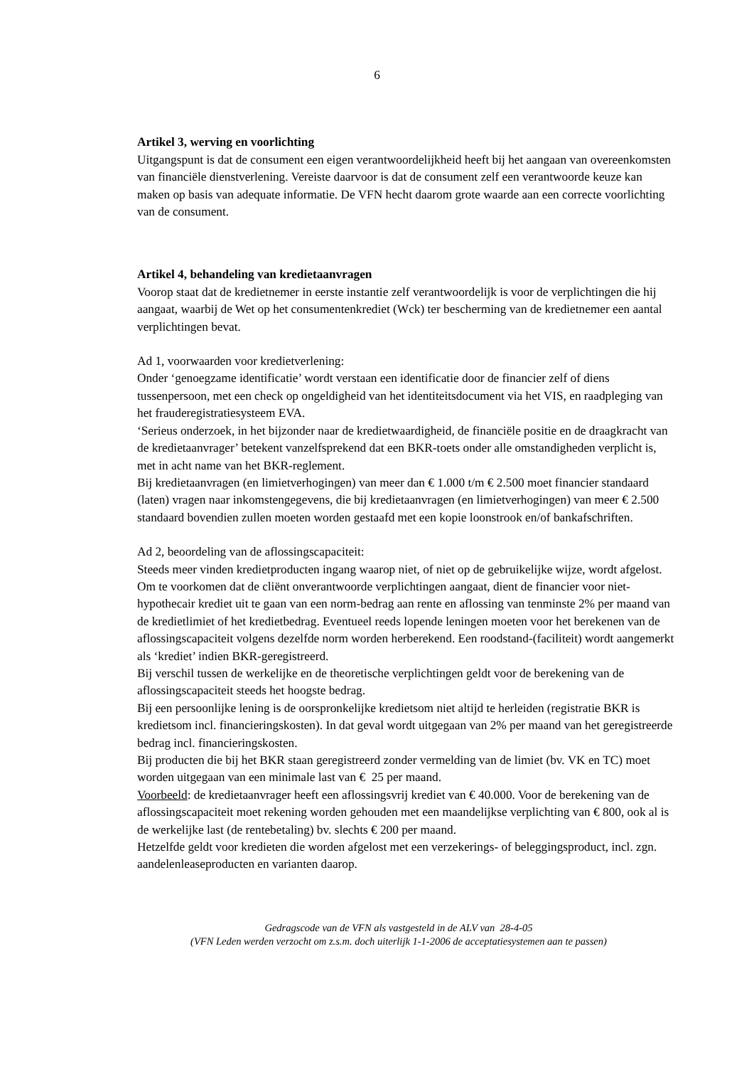6
Artikel 3, werving en voorlichting
Uitgangspunt is dat de consument een eigen verantwoordelijkheid heeft bij het aangaan van overeenkomsten van financiële dienstverlening. Vereiste daarvoor is dat de consument zelf een verantwoorde keuze kan maken op basis van adequate informatie. De VFN hecht daarom grote waarde aan een correcte voorlichting van de consument.
Artikel 4, behandeling van kredietaanvragen
Voorop staat dat de kredietnemer in eerste instantie zelf verantwoordelijk is voor de verplichtingen die hij aangaat, waarbij de Wet op het consumentenkrediet (Wck) ter bescherming van de kredietnemer een aantal verplichtingen bevat.
Ad 1, voorwaarden voor kredietverlening:
Onder ‘genoegzame identificatie’ wordt verstaan een identificatie door de financier zelf of diens tussenpersoon, met een check op ongeldigheid van het identiteitsdocument via het VIS, en raadpleging van het frauderegistratiesysteem EVA.
‘Serieus onderzoek, in het bijzonder naar de kredietwaardigheid, de financiële positie en de draagkracht van de kredietaanvrager’ betekent vanzelfsprekend dat een BKR-toets onder alle omstandigheden verplicht is, met in acht name van het BKR-reglement.
Bij kredietaanvragen (en limietverhogingen) van meer dan € 1.000 t/m € 2.500 moet financier standaard (laten) vragen naar inkomstengegevens, die bij kredietaanvragen (en limietverhogingen) van meer € 2.500 standaard bovendien zullen moeten worden gestaafd met een kopie loonstrook en/of bankafschriften.
Ad 2, beoordeling van de aflossingscapaciteit:
Steeds meer vinden kredietproducten ingang waarop niet, of niet op de gebruikelijke wijze, wordt afgelost. Om te voorkomen dat de cliënt onverantwoorde verplichtingen aangaat, dient de financier voor niet-hypothecair krediet uit te gaan van een norm-bedrag aan rente en aflossing van tenminste 2% per maand van de kredietlimiet of het kredietbedrag. Eventueel reeds lopende leningen moeten voor het berekenen van de aflossingscapaciteit volgens dezelfde norm worden herberekend. Een roodstand-(faciliteit) wordt aangemerkt als ‘krediet’ indien BKR-geregistreerd.
Bij verschil tussen de werkelijke en de theoretische verplichtingen geldt voor de berekening van de aflossingscapaciteit steeds het hoogste bedrag.
Bij een persoonlijke lening is de oorspronkelijke kredietsom niet altijd te herleiden (registratie BKR is kredietsom incl. financieringskosten). In dat geval wordt uitgegaan van 2% per maand van het geregistreerde bedrag incl. financieringskosten.
Bij producten die bij het BKR staan geregistreerd zonder vermelding van de limiet (bv. VK en TC) moet worden uitgegaan van een minimale last van € 25 per maand.
Voorbeeld: de kredietaanvrager heeft een aflossingsvrij krediet van € 40.000. Voor de berekening van de aflossingscapaciteit moet rekening worden gehouden met een maandelijkse verplichting van € 800, ook al is de werkelijke last (de rentebetaling) bv. slechts € 200 per maand.
Hetzelfde geldt voor kredieten die worden afgelost met een verzekerings- of beleggingsproduct, incl. zgn. aandelenleaseproducten en varianten daarop.
Gedragscode van de VFN als vastgesteld in de ALV van 28-4-05
(VFN Leden werden verzocht om z.s.m. doch uiterlijk 1-1-2006 de acceptatiesystemen aan te passen)